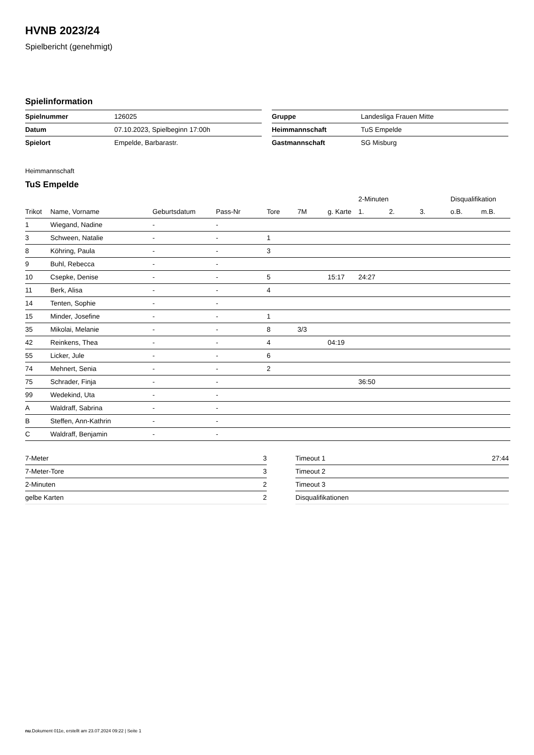HVNB 2023/24
Spielbericht (genehmigt)
Spielinformation
| Spielnummer | 126025 |
| Datum | 07.10.2023, Spielbeginn 17:00h |
| Spielort | Empelde, Barbarastr. |
| Gruppe | Landesliga Frauen Mitte |
| Heimmannschaft | TuS Empelde |
| Gastmannschaft | SG Misburg |
Heimmannschaft
TuS Empelde
| | | | | | | | 2-Minuten | | | Disqualifikation | |
| --- | --- | --- | --- | --- | --- | --- | --- | --- | --- | --- | --- |
| Trikot | Name, Vorname | Geburtsdatum | Pass-Nr | Tore | 7M | g. Karte | 1. | 2. | 3. | o.B. | m.B. |
| 1 | Wiegand, Nadine | - | - | | | | | | | | |
| 3 | Schween, Natalie | - | - | 1 | | | | | | | |
| 8 | Köhring, Paula | - | - | 3 | | | | | | | |
| 9 | Buhl, Rebecca | - | - | | | | | | | | |
| 10 | Csepke, Denise | - | - | 5 | | 15:17 | 24:27 | | | | |
| 11 | Berk, Alisa | - | - | 4 | | | | | | | |
| 14 | Tenten, Sophie | - | - | | | | | | | | |
| 15 | Minder, Josefine | - | - | 1 | | | | | | | |
| 35 | Mikolai, Melanie | - | - | 8 | 3/3 | | | | | | |
| 42 | Reinkens, Thea | - | - | 4 | | 04:19 | | | | | |
| 55 | Licker, Jule | - | - | 6 | | | | | | | |
| 74 | Mehnert, Senia | - | - | 2 | | | | | | | |
| 75 | Schrader, Finja | - | - | | | | 36:50 | | | | |
| 99 | Wedekind, Uta | - | - | | | | | | | | |
| A | Waldraff, Sabrina | - | - | | | | | | | | |
| B | Steffen, Ann-Kathrin | - | - | | | | | | | | |
| C | Waldraff, Benjamin | - | - | | | | | | | | |
| 7-Meter | 3 |
| 7-Meter-Tore | 3 |
| 2-Minuten | 2 |
| gelbe Karten | 2 |
| Timeout 1 | 27:44 |
| Timeout 2 | |
| Timeout 3 | |
| Disqualifikationen | |
nu.Dokument 011e, erstellt am 23.07.2024 09:22 | Seite 1